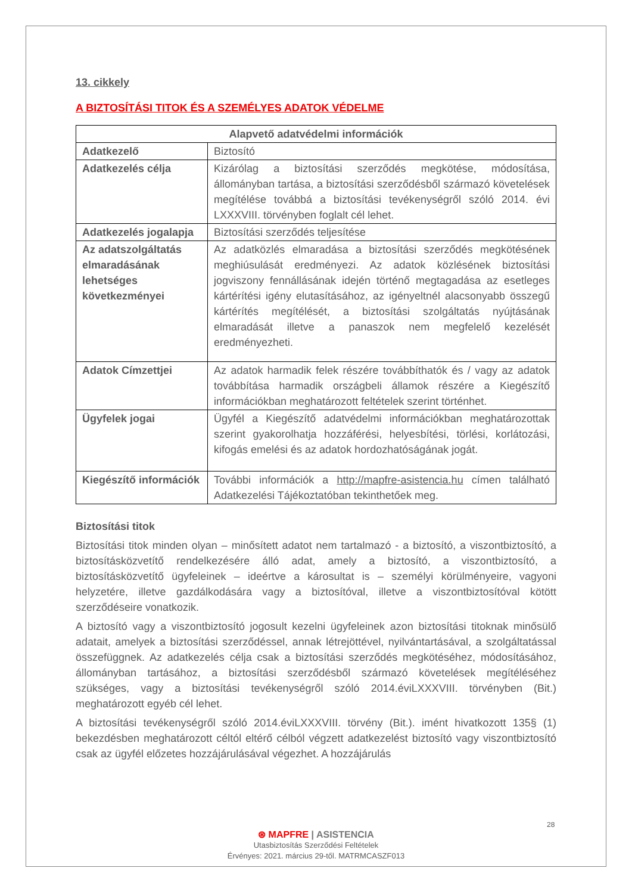13. cikkely
A BIZTOSÍTÁSI TITOK ÉS A SZEMÉLYES ADATOK VÉDELME
| Alapvető adatvédelmi információk | |
| --- | --- |
| Adatkezelő | Biztosító |
| Adatkezelés célja | Kizárólag a biztosítási szerződés megkötése, módosítása, állományban tartása, a biztosítási szerződésből származó követelések megítélése továbbá a biztosítási tevékenységről szóló 2014. évi LXXXVIII. törvényben foglalt cél lehet. |
| Adatkezelés jogalapja | Biztosítási szerződés teljesítése |
| Az adatszolgáltatás elmaradásának lehetséges következményei | Az adatközlés elmaradása a biztosítási szerződés megkötésének meghiúsulását eredményezi. Az adatok közlésének biztosítási jogviszony fennállásának idején történő megtagadása az esetleges kártérítési igény elutasításához, az igényeltnél alacsonyabb összegű kártérítés megítélését, a biztosítási szolgáltatás nyújtásának elmaradását illetve a panaszok nem megfelelő kezelését eredményezheti. |
| Adatok Címzettjei | Az adatok harmadik felek részére továbbíthatók és / vagy az adatok továbbítása harmadik országbeli államok részére a Kiegészítő információkban meghatározott feltételek szerint történhet. |
| Ügyfelek jogai | Ügyfél a Kiegészítő adatvédelmi információkban meghatározottak szerint gyakorolhatja hozzáférési, helyesbítési, törlési, korlátozási, kifogás emelési és az adatok hordozhatóságának jogát. |
| Kiegészítő információk | További információk a http://mapfre-asistencia.hu címen található Adatkezelési Tájékoztatóban tekinthetőek meg. |
Biztosítási titok
Biztosítási titok minden olyan – minősített adatot nem tartalmazó - a biztosító, a viszontbiztosító, a biztosításközvetítő rendelkezésére álló adat, amely a biztosító, a viszontbiztosító, a biztosításközvetítő ügyfeleinek – ideértve a károsultat is – személyi körülményeire, vagyoni helyzetére, illetve gazdálkodására vagy a biztosítóval, illetve a viszontbiztosítóval kötött szerződéseire vonatkozik.
A biztosító vagy a viszontbiztosító jogosult kezelni ügyfeleinek azon biztosítási titoknak minősülő adatait, amelyek a biztosítási szerződéssel, annak létrejöttével, nyilvántartásával, a szolgáltatással összefüggnek. Az adatkezelés célja csak a biztosítási szerződés megkötéséhez, módosításához, állományban tartásához, a biztosítási szerződésből származó követelések megítéléséhez szükséges, vagy a biztosítási tevékenységről szóló 2014.éviLXXXVIII. törvényben (Bit.) meghatározott egyéb cél lehet.
A biztosítási tevékenységről szóló 2014.éviLXXXVIII. törvény (Bit.). imént hivatkozott 135§ (1) bekezdésben meghatározott céltól eltérő célból végzett adatkezelést biztosító vagy viszontbiztosító csak az ügyfél előzetes hozzájárulásával végezhet. A hozzájárulás
28
⊛ MAPFRE | ASISTENCIA
Utasbiztosítás Szerződési Feltételek
Érvényes: 2021. március 29-től. MATRMCASZF013